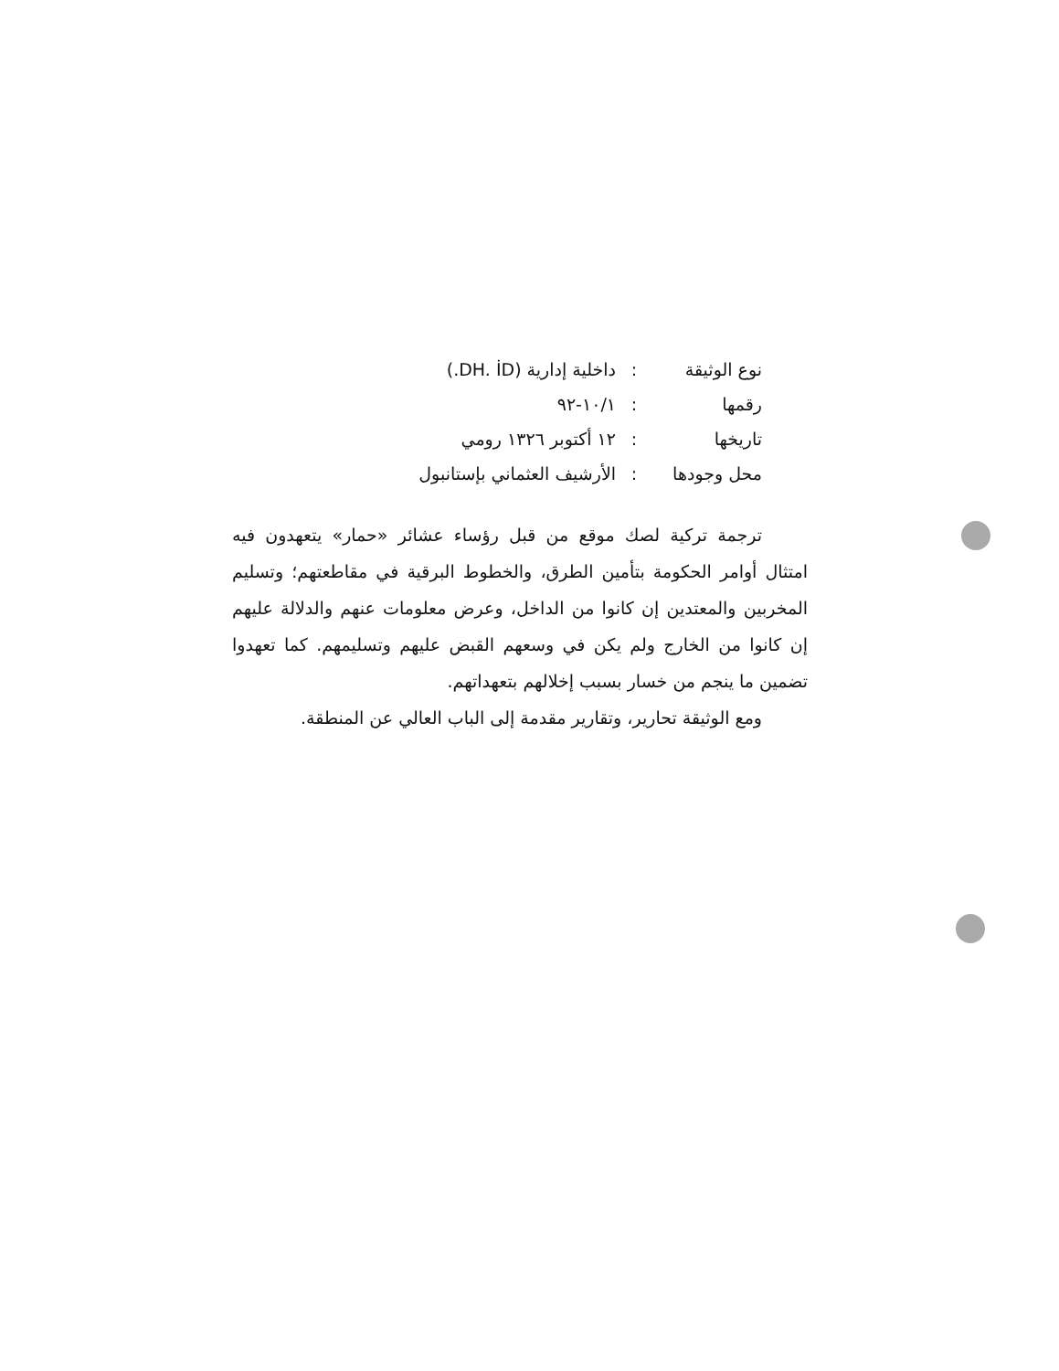نوع الوثيقة: داخلية إدارية (DH. İD.)
رقمها: ١٠/١-٩٢
تاريخها: ١٢ أكتوبر ١٣٢٦ رومي
محل وجودها: الأرشيف العثماني بإستانبول
ترجمة تركية لصك موقع من قبل رؤساء عشائر «حمار» يتعهدون فيه امتثال أوامر الحكومة بتأمين الطرق، والخطوط البرقية في مقاطعتهم؛ وتسليم المخربين والمعتدين إن كانوا من الداخل، وعرض معلومات عنهم والدلالة عليهم إن كانوا من الخارج ولم يكن في وسعهم القبض عليهم وتسليمهم. كما تعهدوا تضمين ما ينجم من خسار بسبب إخلالهم بتعهداتهم.
ومع الوثيقة تحارير، وتقارير مقدمة إلى الباب العالي عن المنطقة.